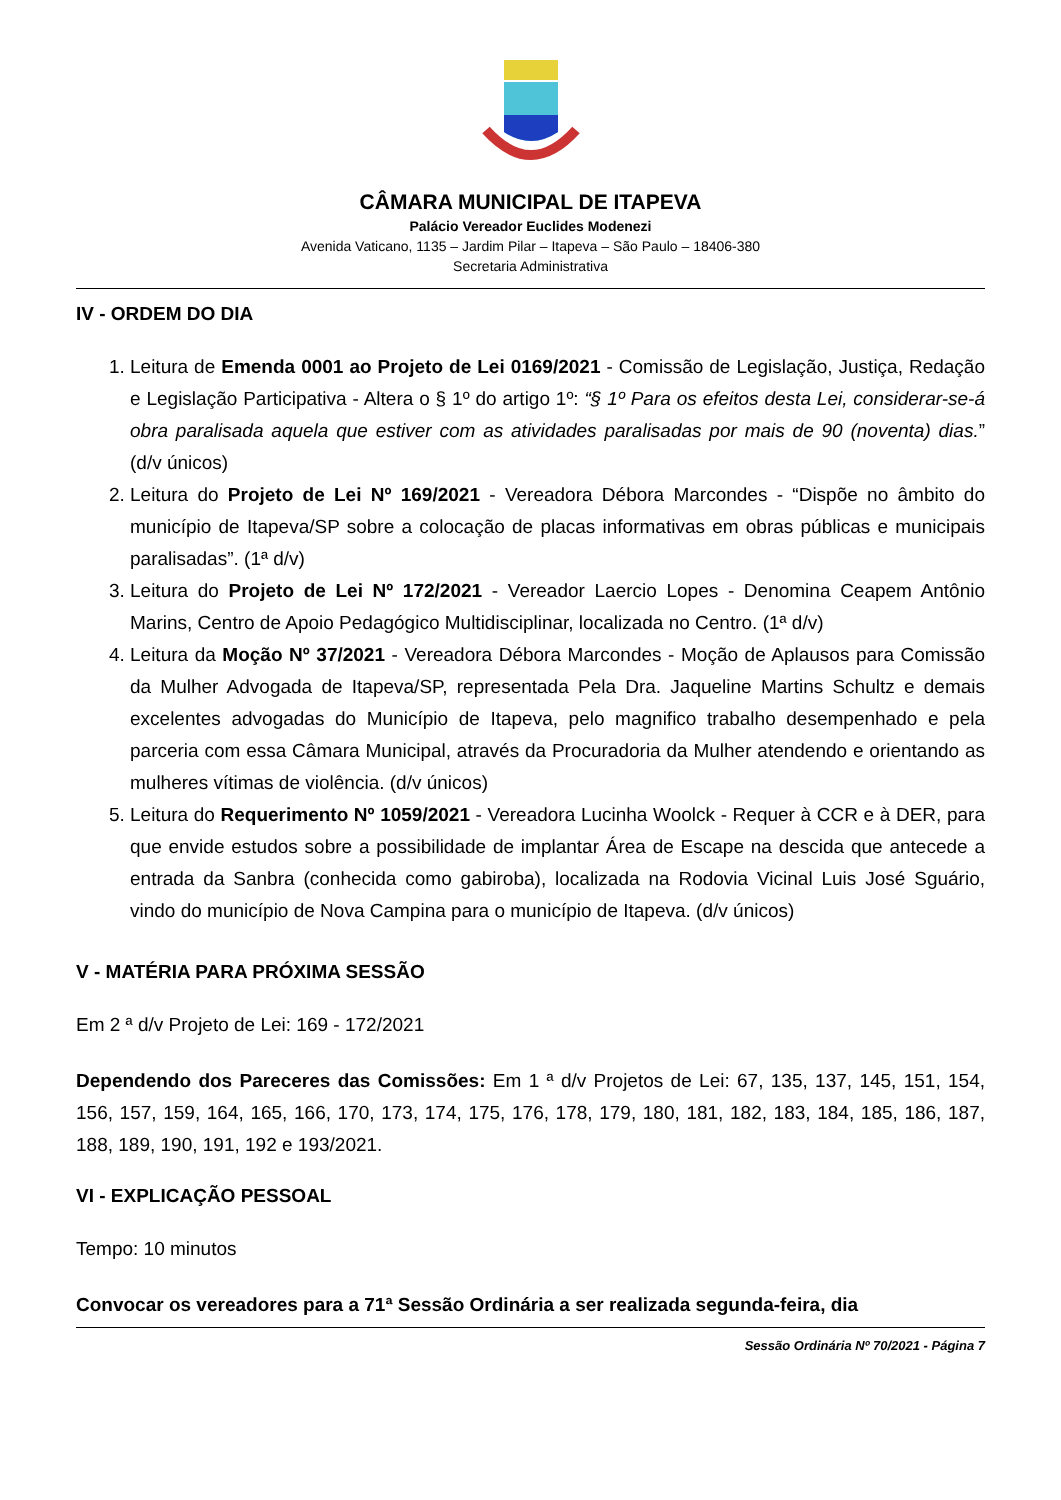CÂMARA MUNICIPAL DE ITAPEVA
Palácio Vereador Euclides Modenezi
Avenida Vaticano, 1135 – Jardim Pilar – Itapeva – São Paulo – 18406-380
Secretaria Administrativa
IV - ORDEM DO DIA
1. Leitura de Emenda 0001 ao Projeto de Lei 0169/2021 - Comissão de Legislação, Justiça, Redação e Legislação Participativa - Altera o § 1º do artigo 1º: “§ 1º Para os efeitos desta Lei, considerar-se-á obra paralisada aquela que estiver com as atividades paralisadas por mais de 90 (noventa) dias.” (d/v únicos)
2. Leitura do Projeto de Lei Nº 169/2021 - Vereadora Débora Marcondes - “Dispõe no âmbito do município de Itapeva/SP sobre a colocação de placas informativas em obras públicas e municipais paralisadas”. (1ª d/v)
3. Leitura do Projeto de Lei Nº 172/2021 - Vereador Laercio Lopes - Denomina Ceapem Antônio Marins, Centro de Apoio Pedagógico Multidisciplinar, localizada no Centro. (1ª d/v)
4. Leitura da Moção Nº 37/2021 - Vereadora Débora Marcondes - Moção de Aplausos para Comissão da Mulher Advogada de Itapeva/SP, representada Pela Dra. Jaqueline Martins Schultz e demais excelentes advogadas do Município de Itapeva, pelo magnifico trabalho desempenhado e pela parceria com essa Câmara Municipal, através da Procuradoria da Mulher atendendo e orientando as mulheres vítimas de violência. (d/v únicos)
5. Leitura do Requerimento Nº 1059/2021 - Vereadora Lucinha Woolck - Requer à CCR e à DER, para que envide estudos sobre a possibilidade de implantar Área de Escape na descida que antecede a entrada da Sanbra (conhecida como gabiroba), localizada na Rodovia Vicinal Luis José Sguário, vindo do município de Nova Campina para o município de Itapeva. (d/v únicos)
V - MATÉRIA PARA PRÓXIMA SESSÃO
Em 2 ª d/v Projeto de Lei: 169 - 172/2021
Dependendo dos Pareceres das Comissões: Em 1 ª d/v Projetos de Lei: 67, 135, 137, 145, 151, 154, 156, 157, 159, 164, 165, 166, 170, 173, 174, 175, 176, 178, 179, 180, 181, 182, 183, 184, 185, 186, 187, 188, 189, 190, 191, 192 e 193/2021.
VI - EXPLICAÇÃO PESSOAL
Tempo: 10 minutos
Convocar os vereadores para a 71ª Sessão Ordinária a ser realizada segunda-feira, dia
Sessão Ordinária Nº 70/2021 - Página 7